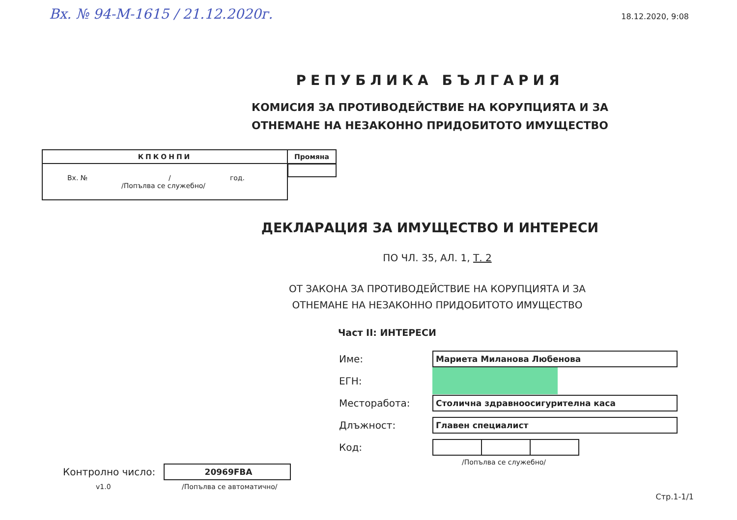Вх. № 94-М-1615 / 21.12.2020г.
18.12.2020, 9:08
РЕПУБЛИКА БЪЛГАРИЯ
КОМИСИЯ ЗА ПРОТИВОДЕЙСТВИЕ НА КОРУПЦИЯТА И ЗА
ОТНЕМАНЕ НА НЕЗАКОННО ПРИДОБИТОТО ИМУЩЕСТВО
| КПКОНПИ | Промяна |
| Вх. № / год. /Попълва се служебно/ | |
ДЕКЛАРАЦИЯ ЗА ИМУЩЕСТВО И ИНТЕРЕСИ
ПО ЧЛ. 35, АЛ. 1, Т. 2
ОТ ЗАКОНА ЗА ПРОТИВОДЕЙСТВИЕ НА КОРУПЦИЯТА И ЗА
ОТНЕМАНЕ НА НЕЗАКОННО ПРИДОБИТОТО ИМУЩЕСТВО
Част II: ИНТЕРЕСИ
Контролно число:
20969FBA
v1.0 /Попълва се автоматично/
Име:
Мариета Миланова Любенова
ЕГН:
Месторабота:
Столична здравноосигурителна каса
Длъжност:
Главен специалист
Код:
/Попълва се служебно/
Стр.1-1/1